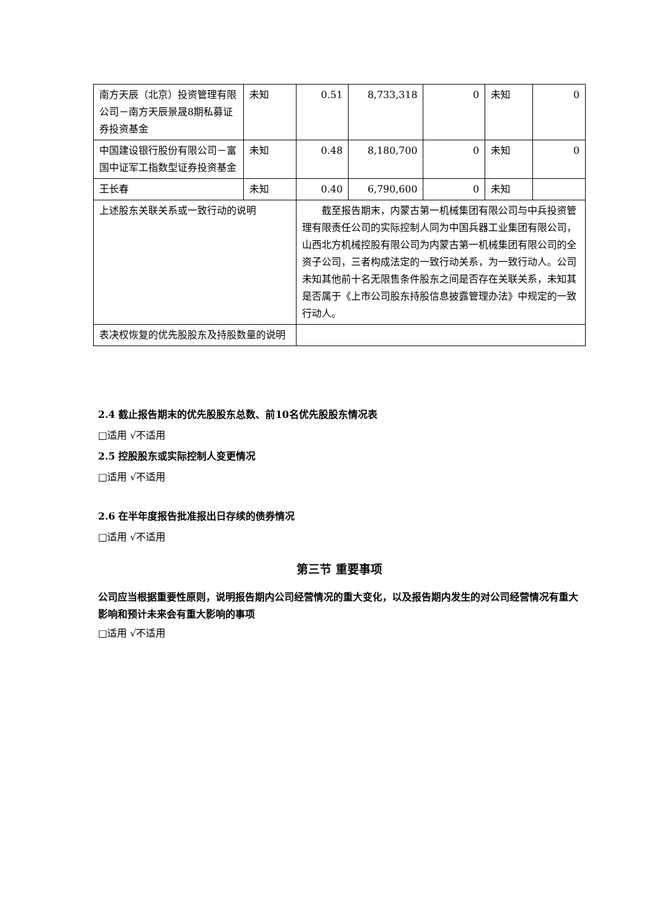| 南方天辰（北京）投资管理有限公司－南方天辰景晟8期私募证券投资基金 | 未知 | 0.51 | 8,733,318 | 0 | 未知 | 0 |
| 中国建设银行股份有限公司－富国中证军工指数型证券投资基金 | 未知 | 0.48 | 8,180,700 | 0 | 未知 | 0 |
| 王长春 | 未知 | 0.40 | 6,790,600 | 0 | 未知 | |
| 上述股东关联关系或一致行动的说明 | | 截至报告期末，内蒙古第一机械集团有限公司与中兵投资管理有限责任公司的实际控制人同为中国兵器工业集团有限公司，山西北方机械控股有限公司为内蒙古第一机械集团有限公司的全资子公司，三者构成法定的一致行动关系，为一致行动人。公司未知其他前十名无限售条件股东之间是否存在关联关系，未知其是否属于《上市公司股东持股信息披露管理办法》中规定的一致行动人。 | | | | |
| 表决权恢复的优先股股东及持股数量的说明 | | | | | | |
2.4 截止报告期末的优先股股东总数、前10名优先股股东情况表
□适用 √不适用
2.5 控股股东或实际控制人变更情况
□适用 √不适用
2.6 在半年度报告批准报出日存续的债券情况
□适用 √不适用
第三节 重要事项
公司应当根据重要性原则，说明报告期内公司经营情况的重大变化，以及报告期内发生的对公司经营情况有重大影响和预计未来会有重大影响的事项
□适用 √不适用